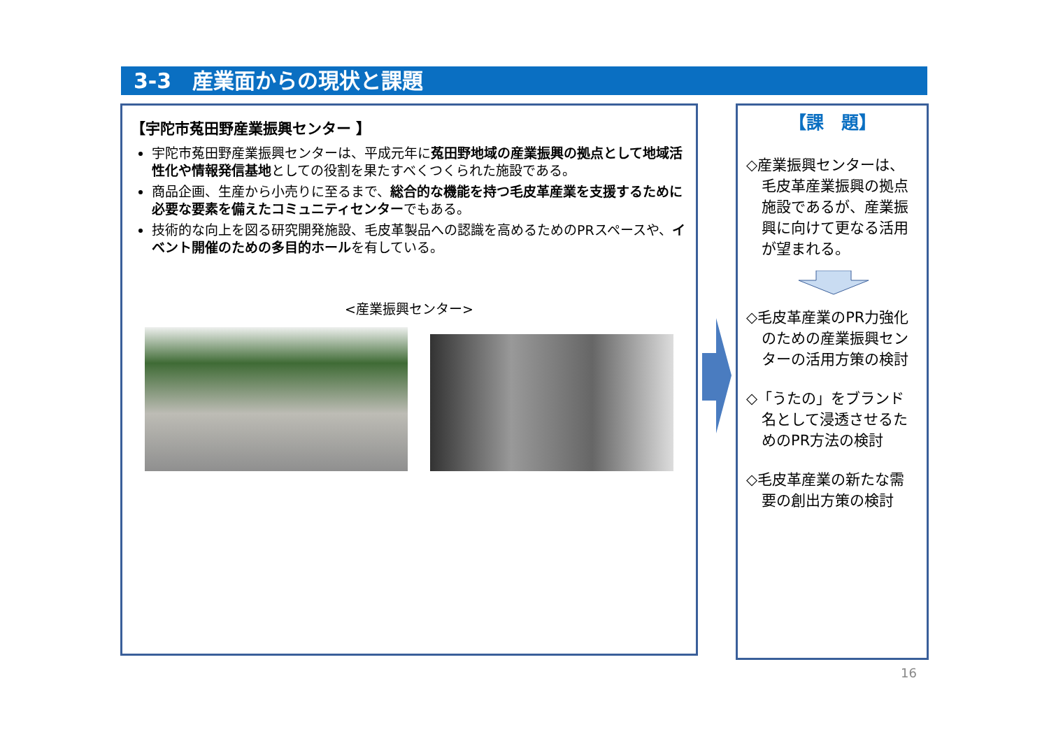3-3　産業面からの現状と課題
【宇陀市菟田野産業振興センター 】
宇陀市菟田野産業振興センターは、平成元年に菟田野地域の産業振興の拠点として地域活性化や情報発信基地としての役割を果たすべくつくられた施設である。
商品企画、生産から小売りに至るまで、総合的な機能を持つ毛皮革産業を支援するために必要な要素を備えたコミュニティセンターでもある。
技術的な向上を図る研究開発施設、毛皮革製品への認識を高めるためのPRスペースや、イベント開催のための多目的ホールを有している。
<産業振興センター>
【課　題】
◇産業振興センターは、毛皮革産業振興の拠点施設であるが、産業振興に向けて更なる活用が望まれる。
◇毛皮革産業のPR力強化のための産業振興センターの活用方策の検討
◇「うたの」をブランド名として浸透させるためのPR方法の検討
◇毛皮革産業の新たな需要の創出方策の検討
16